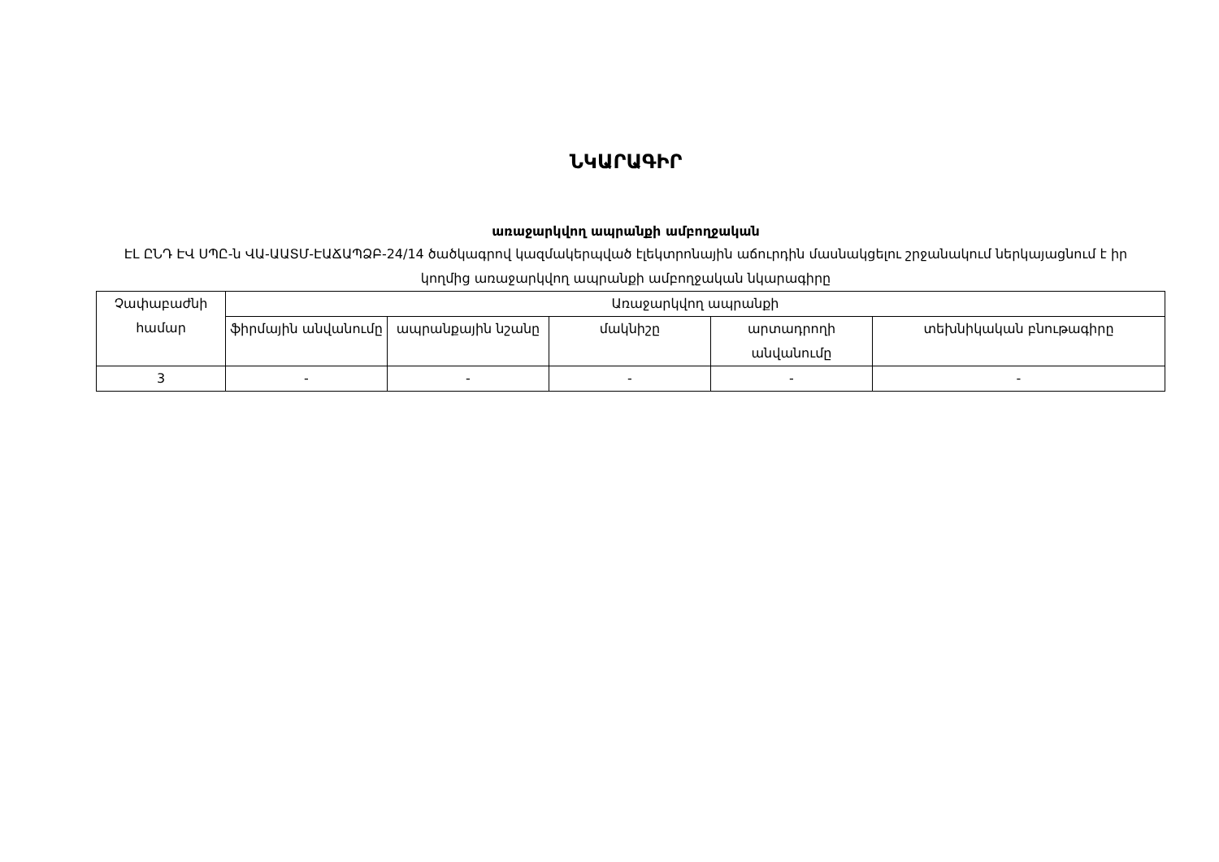ՆԿԱՐԱԳԻՐ
առաջարկվող ապրանքի ամբողջական
ԷԼ ԸՆԴ ԷՎ ՍՊԸ-ն ՎԱ-ԱԱՏՄ-ԷԱՃԱՊՁԲ-24/14 ծածկագրով կազմակերպված էլեկտրոնային աճուրդին մասնակցելու շրջանակում ներկայացնում է իր կողմից առաջարկվող ապրանքի ամբողջական նկարագիրը
| Չափաբաժնի համար | Առաջարկվող ապրանքի | | | | |
| --- | --- | --- | --- | --- | --- |
| | ֆիրմային անվանումը | ապրանքային նշանը | մակնիշը | արտադրողի անվանումը | տեխնիկական բնութագիրը |
| 3 | - | - | - | - | - |